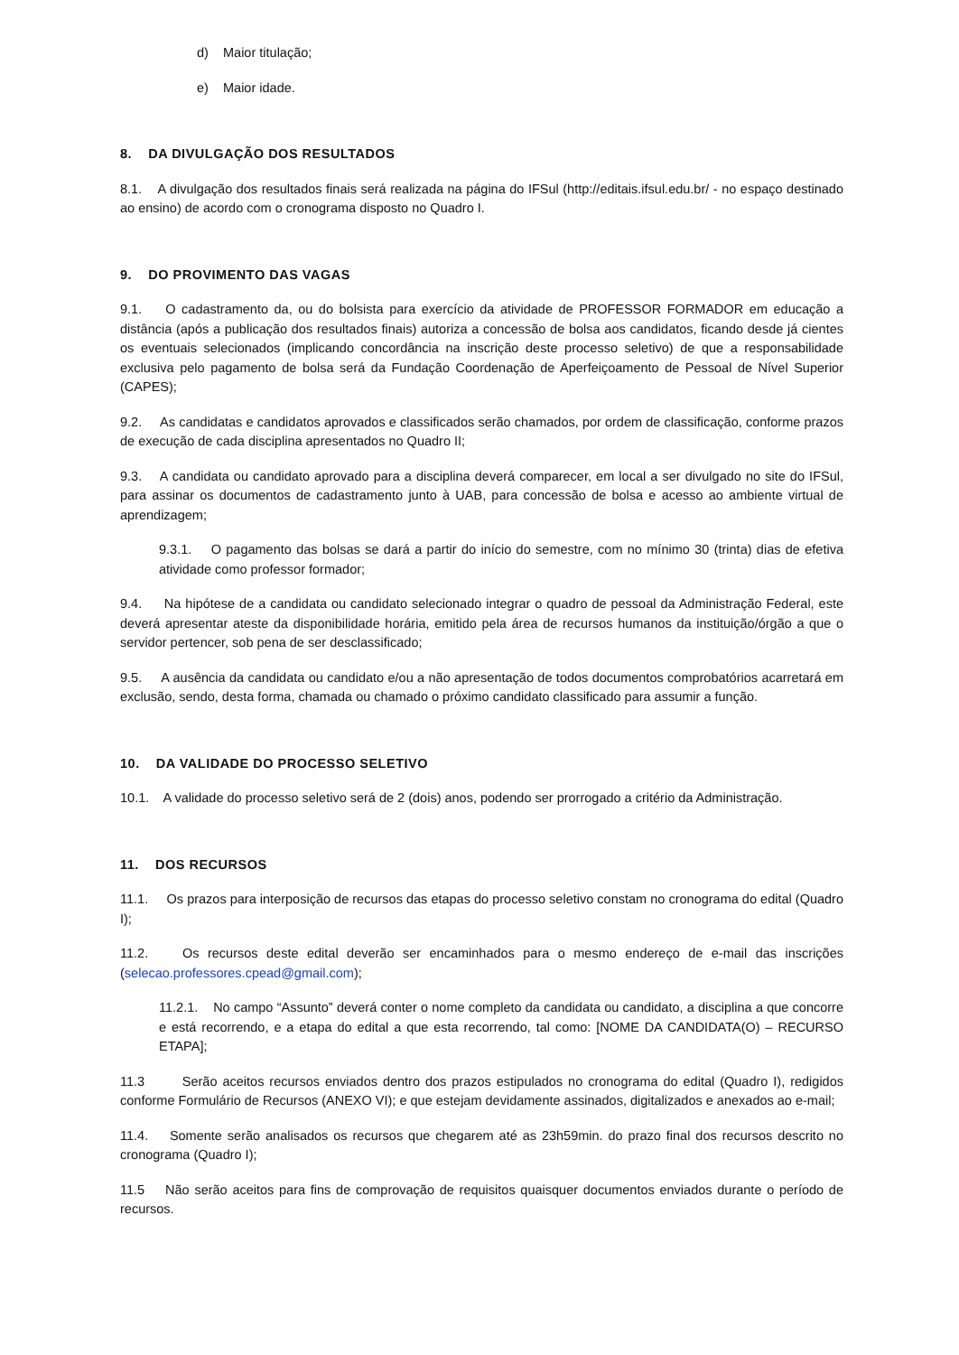d) Maior titulação;
e) Maior idade.
8. DA DIVULGAÇÃO DOS RESULTADOS
8.1. A divulgação dos resultados finais será realizada na página do IFSul (http://editais.ifsul.edu.br/ - no espaço destinado ao ensino) de acordo com o cronograma disposto no Quadro I.
9. DO PROVIMENTO DAS VAGAS
9.1. O cadastramento da, ou do bolsista para exercício da atividade de PROFESSOR FORMADOR em educação a distância (após a publicação dos resultados finais) autoriza a concessão de bolsa aos candidatos, ficando desde já cientes os eventuais selecionados (implicando concordância na inscrição deste processo seletivo) de que a responsabilidade exclusiva pelo pagamento de bolsa será da Fundação Coordenação de Aperfeiçoamento de Pessoal de Nível Superior (CAPES);
9.2. As candidatas e candidatos aprovados e classificados serão chamados, por ordem de classificação, conforme prazos de execução de cada disciplina apresentados no Quadro II;
9.3. A candidata ou candidato aprovado para a disciplina deverá comparecer, em local a ser divulgado no site do IFSul, para assinar os documentos de cadastramento junto à UAB, para concessão de bolsa e acesso ao ambiente virtual de aprendizagem;
9.3.1. O pagamento das bolsas se dará a partir do início do semestre, com no mínimo 30 (trinta) dias de efetiva atividade como professor formador;
9.4. Na hipótese de a candidata ou candidato selecionado integrar o quadro de pessoal da Administração Federal, este deverá apresentar ateste da disponibilidade horária, emitido pela área de recursos humanos da instituição/órgão a que o servidor pertencer, sob pena de ser desclassificado;
9.5. A ausência da candidata ou candidato e/ou a não apresentação de todos documentos comprobatórios acarretará em exclusão, sendo, desta forma, chamada ou chamado o próximo candidato classificado para assumir a função.
10. DA VALIDADE DO PROCESSO SELETIVO
10.1. A validade do processo seletivo será de 2 (dois) anos, podendo ser prorrogado a critério da Administração.
11. DOS RECURSOS
11.1. Os prazos para interposição de recursos das etapas do processo seletivo constam no cronograma do edital (Quadro I);
11.2. Os recursos deste edital deverão ser encaminhados para o mesmo endereço de e-mail das inscrições (selecao.professores.cpead@gmail.com);
11.2.1. No campo “Assunto” deverá conter o nome completo da candidata ou candidato, a disciplina a que concorre e está recorrendo, e a etapa do edital a que esta recorrendo, tal como: [NOME DA CANDIDATA(O) – RECURSO ETAPA];
11.3 Serão aceitos recursos enviados dentro dos prazos estipulados no cronograma do edital (Quadro I), redigidos conforme Formulário de Recursos (ANEXO VI); e que estejam devidamente assinados, digitalizados e anexados ao e-mail;
11.4. Somente serão analisados os recursos que chegarem até as 23h59min. do prazo final dos recursos descrito no cronograma (Quadro I);
11.5 Não serão aceitos para fins de comprovação de requisitos quaisquer documentos enviados durante o período de recursos.